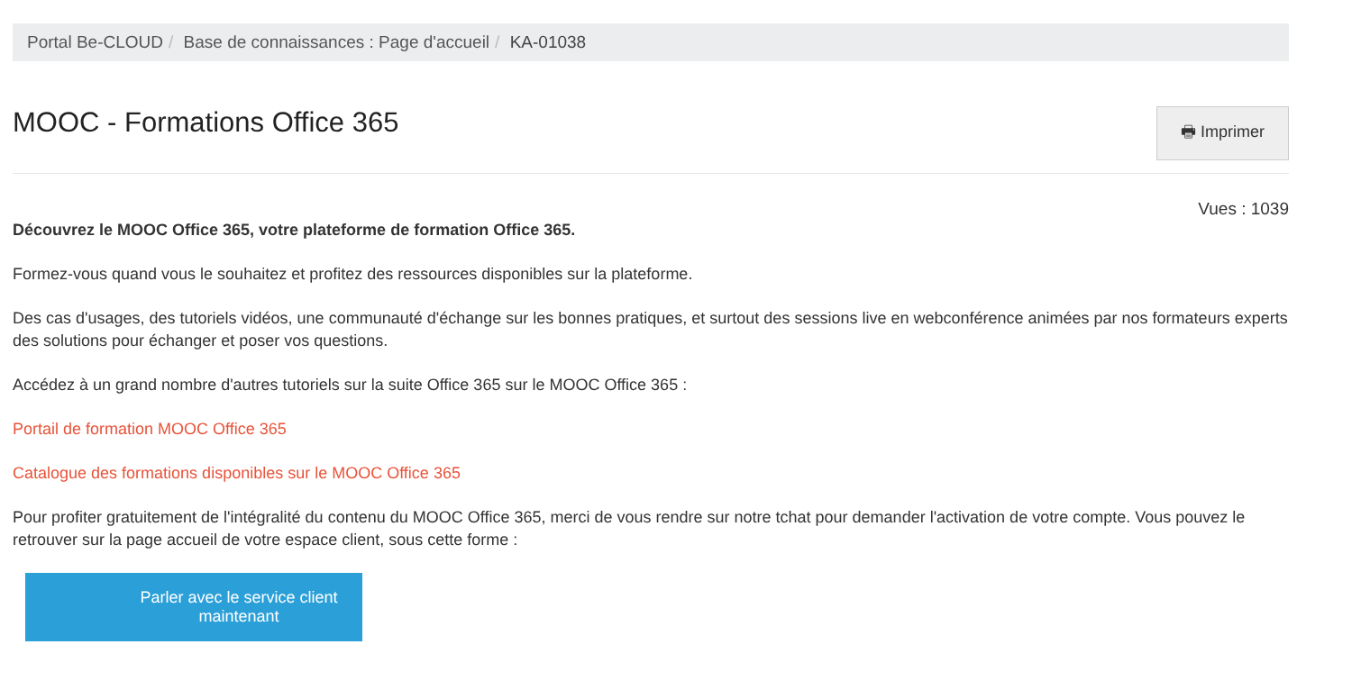Portal Be-CLOUD / Base de connaissances : Page d'accueil / KA-01038
MOOC - Formations Office 365
🖶 Imprimer
Vues : 1039
Découvrez le MOOC Office 365, votre plateforme de formation Office 365.
Formez-vous quand vous le souhaitez et profitez des ressources disponibles sur la plateforme.
Des cas d'usages, des tutoriels vidéos, une communauté d'échange sur les bonnes pratiques, et surtout des sessions live en webconférence animées par nos formateurs experts des solutions pour échanger et poser vos questions.
Accédez à un grand nombre d'autres tutoriels sur la suite Office 365 sur le MOOC Office 365 :
Portail de formation MOOC Office 365
Catalogue des formations disponibles sur le MOOC Office 365
Pour profiter gratuitement de l'intégralité du contenu du MOOC Office 365, merci de vous rendre sur notre tchat pour demander l'activation de votre compte. Vous pouvez le retrouver sur la page accueil de votre espace client, sous cette forme :
Parler avec le service client maintenant